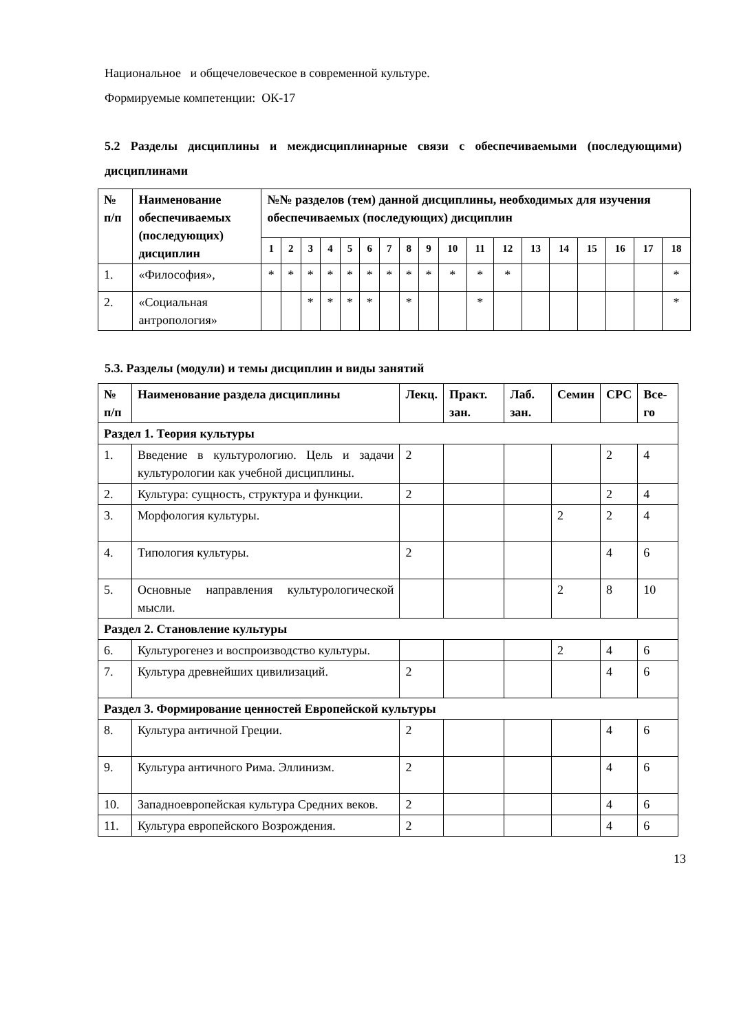Национальное и общечеловеческое в современной культуре.
Формируемые компетенции: ОК-17
5.2 Разделы дисциплины и междисциплинарные связи с обеспечиваемыми (последующими) дисциплинами
| № п/п | Наименование обеспечиваемых (последующих) дисциплин | №№ разделов (тем) данной дисциплины, необходимых для изучения обеспечиваемых (последующих) дисциплин | | | | | | | | | | | | | | | | | |
| --- | --- | --- | --- | --- | --- | --- | --- | --- | --- | --- | --- | --- | --- | --- | --- | --- | --- | --- | --- |
| | | 1 | 2 | 3 | 4 | 5 | 6 | 7 | 8 | 9 | 10 | 11 | 12 | 13 | 14 | 15 | 16 | 17 | 18 |
| 1. | «Философия», | * | * | * | * | * | * | * | * | * | * | * | * | | | | | | * |
| 2. | «Социальная антропология» | | | * | * | * | * | | * | | | * | | | | | | | * |
5.3. Разделы (модули) и темы дисциплин и виды занятий
| № п/п | Наименование раздела дисциплины | Лекц. | Практ. зан. | Лаб. зан. | Семин | СРС | Все-го |
| --- | --- | --- | --- | --- | --- | --- | --- |
| Раздел 1. Теория культуры | | | | | | | |
| 1. | Введение в культурологию. Цель и задачи культурологии как учебной дисциплины. | 2 | | | | 2 | 4 |
| 2. | Культура: сущность, структура и функции. | 2 | | | | 2 | 4 |
| 3. | Морфология культуры. | | | | 2 | 2 | 4 |
| 4. | Типология культуры. | 2 | | | | 4 | 6 |
| 5. | Основные направления культурологической мысли. | | | | 2 | 8 | 10 |
| Раздел 2. Становление культуры | | | | | | | |
| 6. | Культурогенез и воспроизводство культуры. | | | | 2 | 4 | 6 |
| 7. | Культура древнейших цивилизаций. | 2 | | | | 4 | 6 |
| Раздел 3. Формирование ценностей Европейской культуры | | | | | | | |
| 8. | Культура античной Греции. | 2 | | | | 4 | 6 |
| 9. | Культура античного Рима. Эллинизм. | 2 | | | | 4 | 6 |
| 10. | Западноевропейская культура Средних веков. | 2 | | | | 4 | 6 |
| 11. | Культура европейского Возрождения. | 2 | | | | 4 | 6 |
13